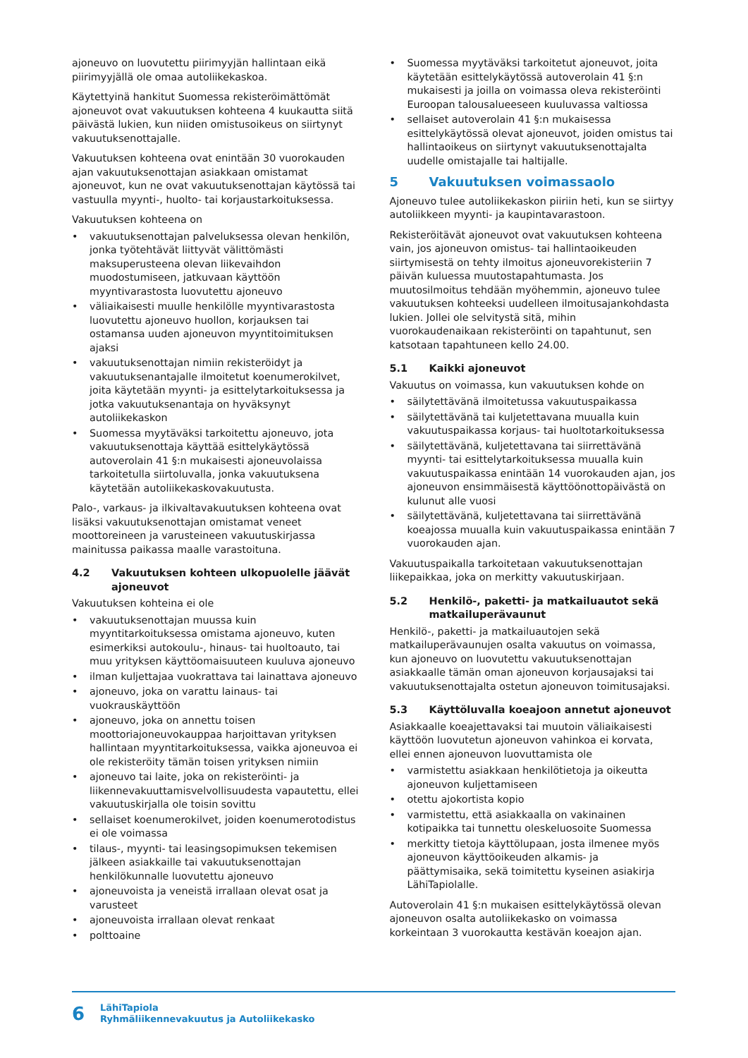ajoneuvo on luovutettu piirimyyjän hallintaan eikä piirimyyjällä ole omaa autoliikekaskoa.
Käytettyinä hankitut Suomessa rekisteröimättömät ajoneuvot ovat vakuutuksen kohteena 4 kuukautta siitä päivästä lukien, kun niiden omistusoikeus on siirtynyt vakuutuksenottajalle.
Vakuutuksen kohteena ovat enintään 30 vuorokauden ajan vakuutuksenottajan asiakkaan omistamat ajoneuvot, kun ne ovat vakuutuksenottajan käytössä tai vastuulla myynti-, huolto- tai korjaustarkoituksessa.
Vakuutuksen kohteena on
vakuutuksenottajan palveluksessa olevan henkilön, jonka työtehtävät liittyvät välittömästi maksuperusteena olevan liikevaihdon muodostumiseen, jatkuvaan käyttöön myyntivarastosta luovutettu ajoneuvo
väliaikaisesti muulle henkilölle myyntivarastosta luovutettu ajoneuvo huollon, korjauksen tai ostamansa uuden ajoneuvon myyntitoimituksen ajaksi
vakuutuksenottajan nimiin rekisteröidyt ja vakuutuksenantajalle ilmoitetut koenumerokilvet, joita käytetään myynti- ja esittelytarkoituksessa ja jotka vakuutuksenantaja on hyväksynyt autoliikekaskon
Suomessa myytäväksi tarkoitettu ajoneuvo, jota vakuutuksenottaja käyttää esittelykäytössä autoverolain 41 §:n mukaisesti ajoneuvolaissa tarkoitetulla siirtoluvalla, jonka vakuutuksena käytetään autoliikekaskovakuutusta.
Palo-, varkaus- ja ilkivaltavakuutuksen kohteena ovat lisäksi vakuutuksenottajan omistamat veneet moottoreineen ja varusteineen vakuutuskirjassa mainitussa paikassa maalle varastoituna.
4.2 Vakuutuksen kohteen ulkopuolelle jäävät ajoneuvot
Vakuutuksen kohteina ei ole
vakuutuksenottajan muussa kuin myyntitarkoituksessa omistama ajoneuvo, kuten esimerkiksi autokoulu-, hinaus- tai huoltoauto, tai muu yrityksen käyttöomaisuuteen kuuluva ajoneuvo
ilman kuljettajaa vuokrattava tai lainattava ajoneuvo
ajoneuvo, joka on varattu lainaus- tai vuokrauskäyttöön
ajoneuvo, joka on annettu toisen moottoriajoneuvokauppaa harjoittavan yrityksen hallintaan myyntitarkoituksessa, vaikka ajoneuvoa ei ole rekisteröity tämän toisen yrityksen nimiin
ajoneuvo tai laite, joka on rekisteröinti- ja liikennevakuuttamisvelvollisuudesta vapautettu, ellei vakuutuskirjalla ole toisin sovittu
sellaiset koenumerokilvet, joiden koenumerotodistus ei ole voimassa
tilaus-, myynti- tai leasingsopimuksen tekemisen jälkeen asiakkaille tai vakuutuksenottajan henkilökunnalle luovutettu ajoneuvo
ajoneuvoista ja veneistä irrallaan olevat osat ja varusteet
ajoneuvoista irrallaan olevat renkaat
polttoaine
Suomessa myytäväksi tarkoitetut ajoneuvot, joita käytetään esittelykäytössä autoverolain 41 §:n mukaisesti ja joilla on voimassa oleva rekisteröinti Euroopan talousalueeseen kuuluvassa valtiossa
sellaiset autoverolain 41 §:n mukaisessa esittelykäytössä olevat ajoneuvot, joiden omistus tai hallintaoikeus on siirtynyt vakuutuksenottajalta uudelle omistajalle tai haltijalle.
5 Vakuutuksen voimassaolo
Ajoneuvo tulee autoliikekaskon piiriin heti, kun se siirtyy autoliikkeen myynti- ja kaupintavarastoon.
Rekisteröitävät ajoneuvot ovat vakuutuksen kohteena vain, jos ajoneuvon omistus- tai hallintaoikeuden siirtymisestä on tehty ilmoitus ajoneuvorekisteriin 7 päivän kuluessa muutostapahtumasta. Jos muutosilmoitus tehdään myöhemmin, ajoneuvo tulee vakuutuksen kohteeksi uudelleen ilmoitusajankohdasta lukien. Jollei ole selvitystä sitä, mihin vuorokaudenaikaan rekisteröinti on tapahtunut, sen katsotaan tapahtuneen kello 24.00.
5.1 Kaikki ajoneuvot
Vakuutus on voimassa, kun vakuutuksen kohde on
säilytettävänä ilmoitetussa vakuutuspaikassa
säilytettävänä tai kuljetettavana muualla kuin vakuutuspaikassa korjaus- tai huoltotarkoituksessa
säilytettävänä, kuljetettavana tai siirrettävänä myynti- tai esittelytarkoituksessa muualla kuin vakuutuspaikassa enintään 14 vuorokauden ajan, jos ajoneuvon ensimmäisestä käyttöönottopäivästä on kulunut alle vuosi
säilytettävänä, kuljetettavana tai siirrettävänä koeajossa muualla kuin vakuutuspaikassa enintään 7 vuorokauden ajan.
Vakuutuspaikalla tarkoitetaan vakuutuksenottajan liikepaikkaa, joka on merkitty vakuutuskirjaan.
5.2 Henkilö-, paketti- ja matkailuautot sekä matkailuperävaunut
Henkilö-, paketti- ja matkailuautojen sekä matkailuperävaunujen osalta vakuutus on voimassa, kun ajoneuvo on luovutettu vakuutuksenottajan asiakkaalle tämän oman ajoneuvon korjausajaksi tai vakuutuksenottajalta ostetun ajoneuvon toimitusajaksi.
5.3 Käyttöluvalla koeajoon annetut ajoneuvot
Asiakkaalle koeajettavaksi tai muutoin väliaikaisesti käyttöön luovutetun ajoneuvon vahinkoa ei korvata, ellei ennen ajoneuvon luovuttamista ole
varmistettu asiakkaan henkilötietoja ja oikeutta ajoneuvon kuljettamiseen
otettu ajokortista kopio
varmistettu, että asiakkaalla on vakinainen kotipaikka tai tunnettu oleskeluosoite Suomessa
merkitty tietoja käyttölupaan, josta ilmenee myös ajoneuvon käyttöoikeuden alkamis- ja päättymisaika, sekä toimitettu kyseinen asiakirja LähiTapiolalle.
Autoverolain 41 §:n mukaisen esittelykäytössä olevan ajoneuvon osalta autoliikekasko on voimassa korkeintaan 3 vuorokautta kestävän koeajon ajan.
6
LähiTapiola
Ryhmäliikennevakuutus ja Autoliikekasko